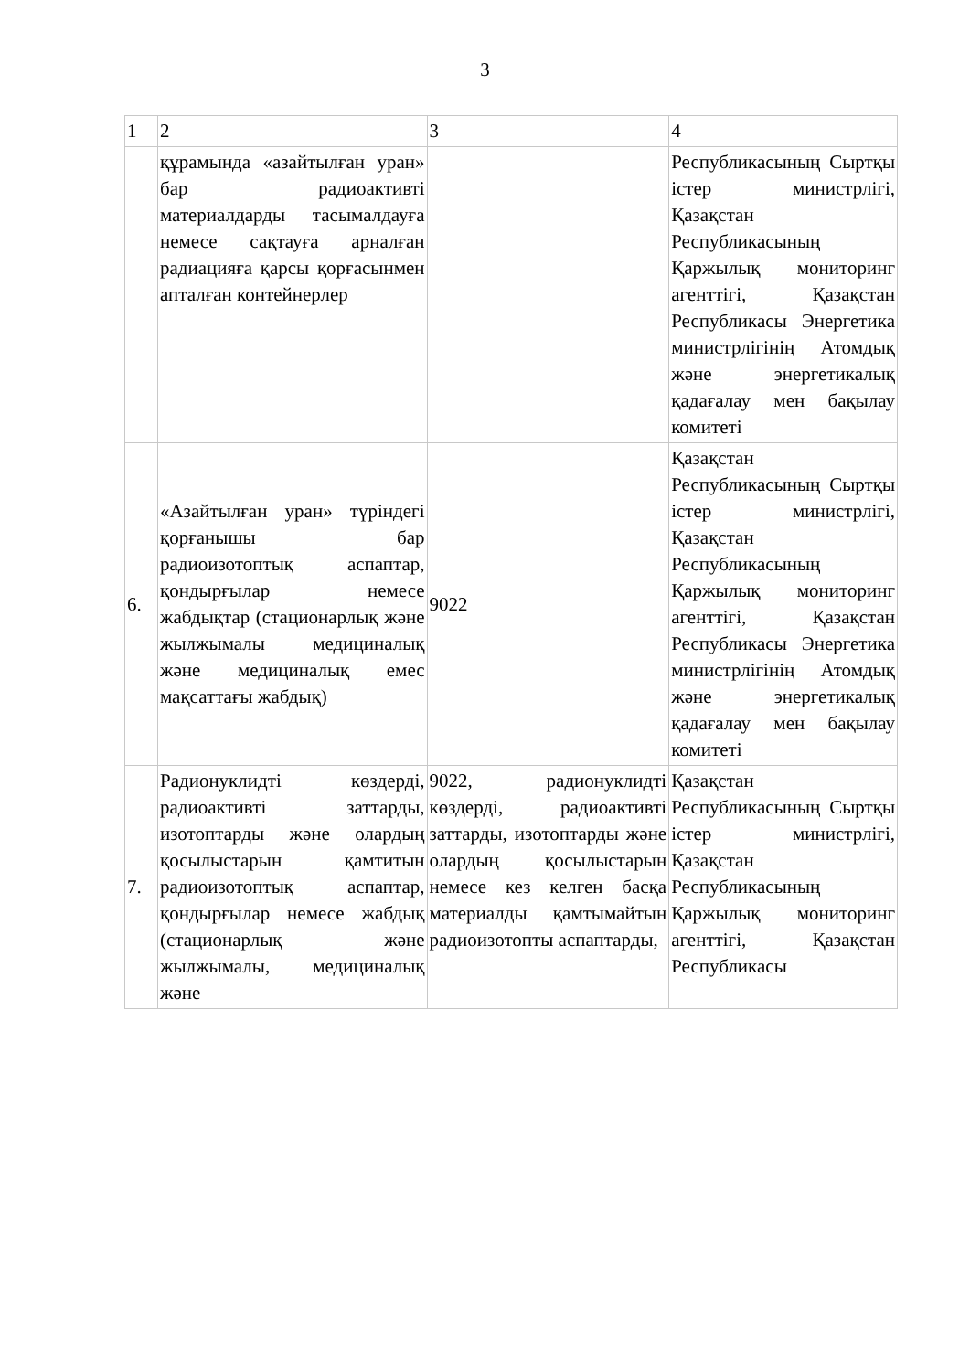3
| 1 | 2 | 3 | 4 |
| | құрамында «азайтылған уран» бар радиоактивті материалдарды тасымалдауға немесе сақтауға арналған радиацияға қарсы қорғасынмен апталған контейнерлер | | Республикасының Сыртқы істер министрлігі, Қазақстан Республикасының Қаржылық мониторинг агенттігі, Қазақстан Республикасы Энергетика министрлігінің Атомдық және энергетикалық қадағалау мен бақылау комитеті |
| 6. | «Азайтылған уран» түріндегі қорғанышы бар радиоизотоптық аспаптар, қондырғылар немесе жабдықтар (стационарлық және жылжымалы медициналық және медициналық емес мақсаттағы жабдық) | 9022 | Қазақстан Республикасының Сыртқы істер министрлігі, Қазақстан Республикасының Қаржылық мониторинг агенттігі, Қазақстан Республикасы Энергетика министрлігінің Атомдық және энергетикалық қадағалау мен бақылау комитеті |
| 7. | Радионуклидті көздерді, радиоактивті заттарды, изотоптарды және олардың қосылыстарын қамтитын радиоизотоптық аспаптар, қондырғылар немесе жабдық (стационарлық және жылжымалы, медициналық және | 9022, радионуклидті көздерді, радиоактивті заттарды, изотоптарды және олардың қосылыстарын немесе кез келген басқа материалды қамтымайтын радиоизотопты аспаптарды, | Қазақстан Республикасының Сыртқы істер министрлігі, Қазақстан Республикасының Қаржылық мониторинг агенттігі, Қазақстан Республикасы |